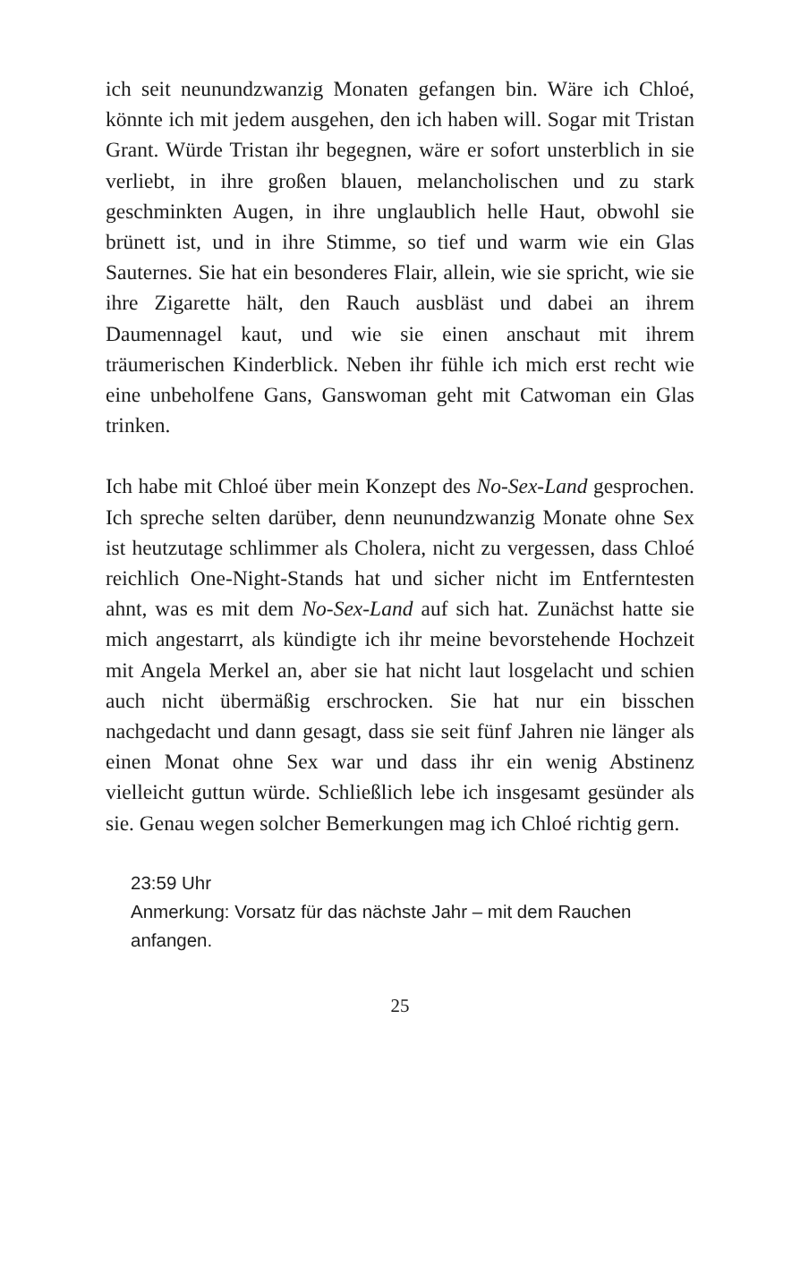ich seit neunundzwanzig Monaten gefangen bin. Wäre ich Chloé, könnte ich mit jedem ausgehen, den ich haben will. Sogar mit Tristan Grant. Würde Tristan ihr begegnen, wäre er sofort unsterblich in sie verliebt, in ihre großen blauen, melancholischen und zu stark geschminkten Augen, in ihre unglaublich helle Haut, obwohl sie brünett ist, und in ihre Stimme, so tief und warm wie ein Glas Sauternes. Sie hat ein besonderes Flair, allein, wie sie spricht, wie sie ihre Zigarette hält, den Rauch ausbläst und dabei an ihrem Daumennagel kaut, und wie sie einen anschaut mit ihrem träumerischen Kinderblick. Neben ihr fühle ich mich erst recht wie eine unbeholfene Gans, Ganswoman geht mit Catwoman ein Glas trinken.
Ich habe mit Chloé über mein Konzept des No-Sex-Land gesprochen. Ich spreche selten darüber, denn neunundzwanzig Monate ohne Sex ist heutzutage schlimmer als Cholera, nicht zu vergessen, dass Chloé reichlich One-Night-Stands hat und sicher nicht im Entferntesten ahnt, was es mit dem No-Sex-Land auf sich hat. Zunächst hatte sie mich angestarrt, als kündigte ich ihr meine bevorstehende Hochzeit mit Angela Merkel an, aber sie hat nicht laut losgelacht und schien auch nicht übermäßig erschrocken. Sie hat nur ein bisschen nachgedacht und dann gesagt, dass sie seit fünf Jahren nie länger als einen Monat ohne Sex war und dass ihr ein wenig Abstinenz vielleicht guttun würde. Schließlich lebe ich insgesamt gesünder als sie. Genau wegen solcher Bemerkungen mag ich Chloé richtig gern.
23:59 Uhr
Anmerkung: Vorsatz für das nächste Jahr – mit dem Rauchen anfangen.
25